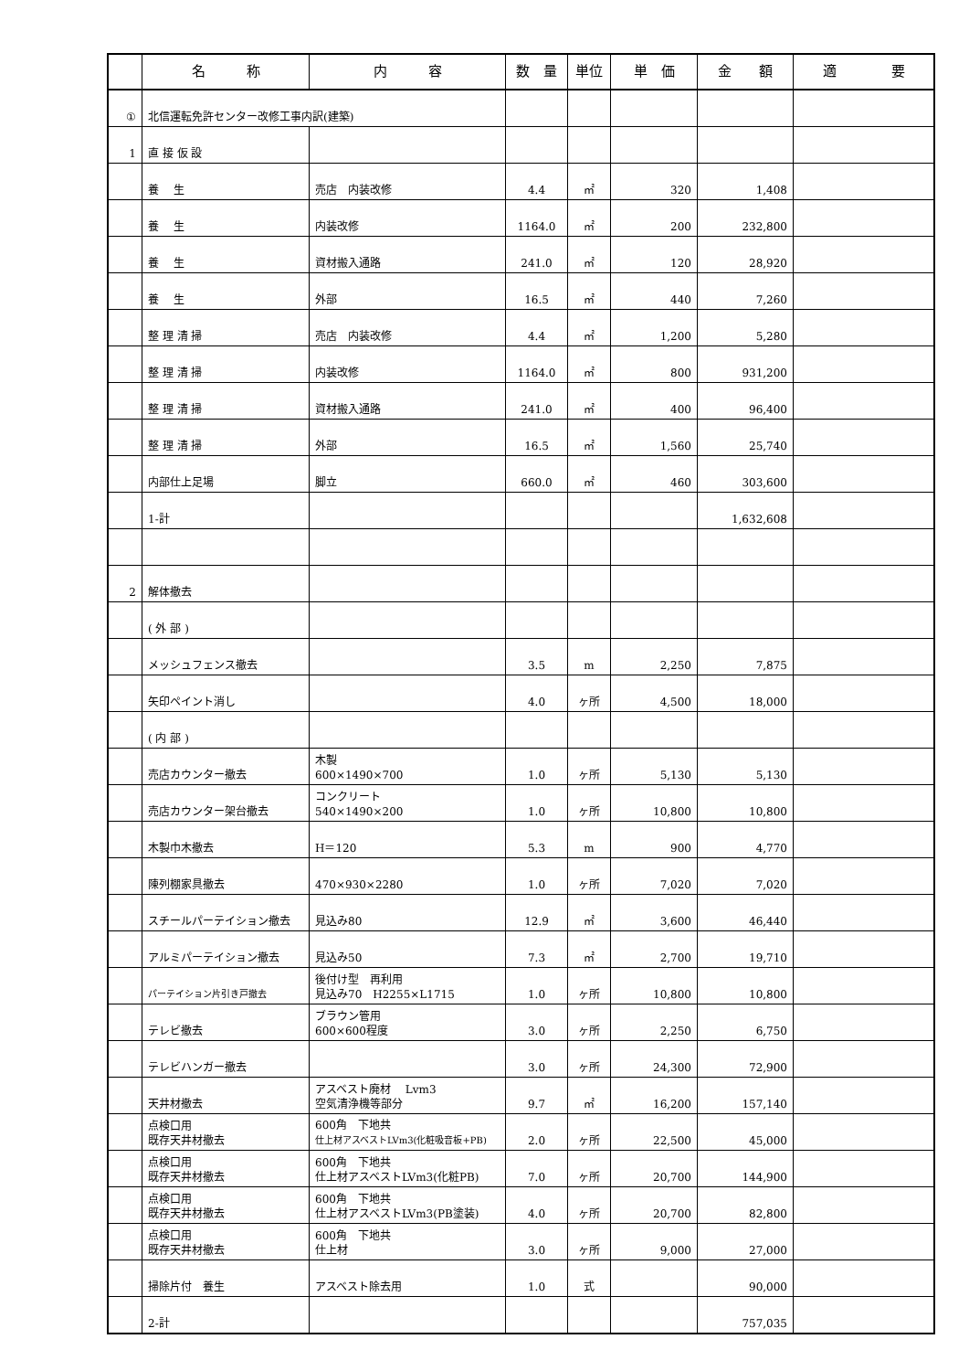| | 名 称 | 内 容 | 数 量 | 単位 | 単 価 | 金 額 | 適 要 |
| --- | --- | --- | --- | --- | --- | --- | --- |
| ① | 北信運転免許センター改修工事内訳(建築) | | | | | | |
| 1 | 直 接 仮 設 | | | | | | |
| | 養 生 | 売店 内装改修 | 4.4 | ㎡ | 320 | 1,408 | |
| | 養 生 | 内装改修 | 1164.0 | ㎡ | 200 | 232,800 | |
| | 養 生 | 資材搬入通路 | 241.0 | ㎡ | 120 | 28,920 | |
| | 養 生 | 外部 | 16.5 | ㎡ | 440 | 7,260 | |
| | 整 理 清 掃 | 売店 内装改修 | 4.4 | ㎡ | 1,200 | 5,280 | |
| | 整 理 清 掃 | 内装改修 | 1164.0 | ㎡ | 800 | 931,200 | |
| | 整 理 清 掃 | 資材搬入通路 | 241.0 | ㎡ | 400 | 96,400 | |
| | 整 理 清 掃 | 外部 | 16.5 | ㎡ | 1,560 | 25,740 | |
| | 内部仕上足場 | 脚立 | 660.0 | ㎡ | 460 | 303,600 | |
| | 1-計 | | | | | 1,632,608 | |
| 2 | 解体撤去 | | | | | | |
| | ( 外 部 ) | | | | | | |
| | メッシュフェンス撤去 | | 3.5 | m | 2,250 | 7,875 | |
| | 矢印ペイント消し | | 4.0 | ヶ所 | 4,500 | 18,000 | |
| | ( 内 部 ) | | | | | | |
| | 売店カウンター撤去 | 木製 600×1490×700 | 1.0 | ヶ所 | 5,130 | 5,130 | |
| | 売店カウンター架台撤去 | コンクリート 540×1490×200 | 1.0 | ヶ所 | 10,800 | 10,800 | |
| | 木製巾木撤去 | H＝120 | 5.3 | m | 900 | 4,770 | |
| | 陳列棚家具撤去 | 470×930×2280 | 1.0 | ヶ所 | 7,020 | 7,020 | |
| | スチールパーテイション撤去 | 見込み80 | 12.9 | ㎡ | 3,600 | 46,440 | |
| | アルミパーテイション撤去 | 見込み50 | 7.3 | ㎡ | 2,700 | 19,710 | |
| | パーテイション片引き戸撤去 | 後付け型 再利用 見込み70 H2255×L1715 | 1.0 | ヶ所 | 10,800 | 10,800 | |
| | テレビ撤去 | ブラウン管用 600×600程度 | 3.0 | ヶ所 | 2,250 | 6,750 | |
| | テレビハンガー撤去 | | 3.0 | ヶ所 | 24,300 | 72,900 | |
| | 天井材撤去 | アスベスト廃材 Lvm3 空気清浄機等部分 | 9.7 | ㎡ | 16,200 | 157,140 | |
| | 点検口用 既存天井材撤去 | 600角 下地共 仕上材アスベストLVm3(化粧吸音板+PB) | 2.0 | ヶ所 | 22,500 | 45,000 | |
| | 点検口用 既存天井材撤去 | 600角 下地共 仕上材アスベストLVm3(化粧PB) | 7.0 | ヶ所 | 20,700 | 144,900 | |
| | 点検口用 既存天井材撤去 | 600角 下地共 仕上材アスベストLVm3(PB塗装) | 4.0 | ヶ所 | 20,700 | 82,800 | |
| | 点検口用 既存天井材撤去 | 600角 下地共 仕上材 | 3.0 | ヶ所 | 9,000 | 27,000 | |
| | 掃除片付 養生 | アスベスト除去用 | 1.0 | 式 | | 90,000 | |
| | 2-計 | | | | | 757,035 | |